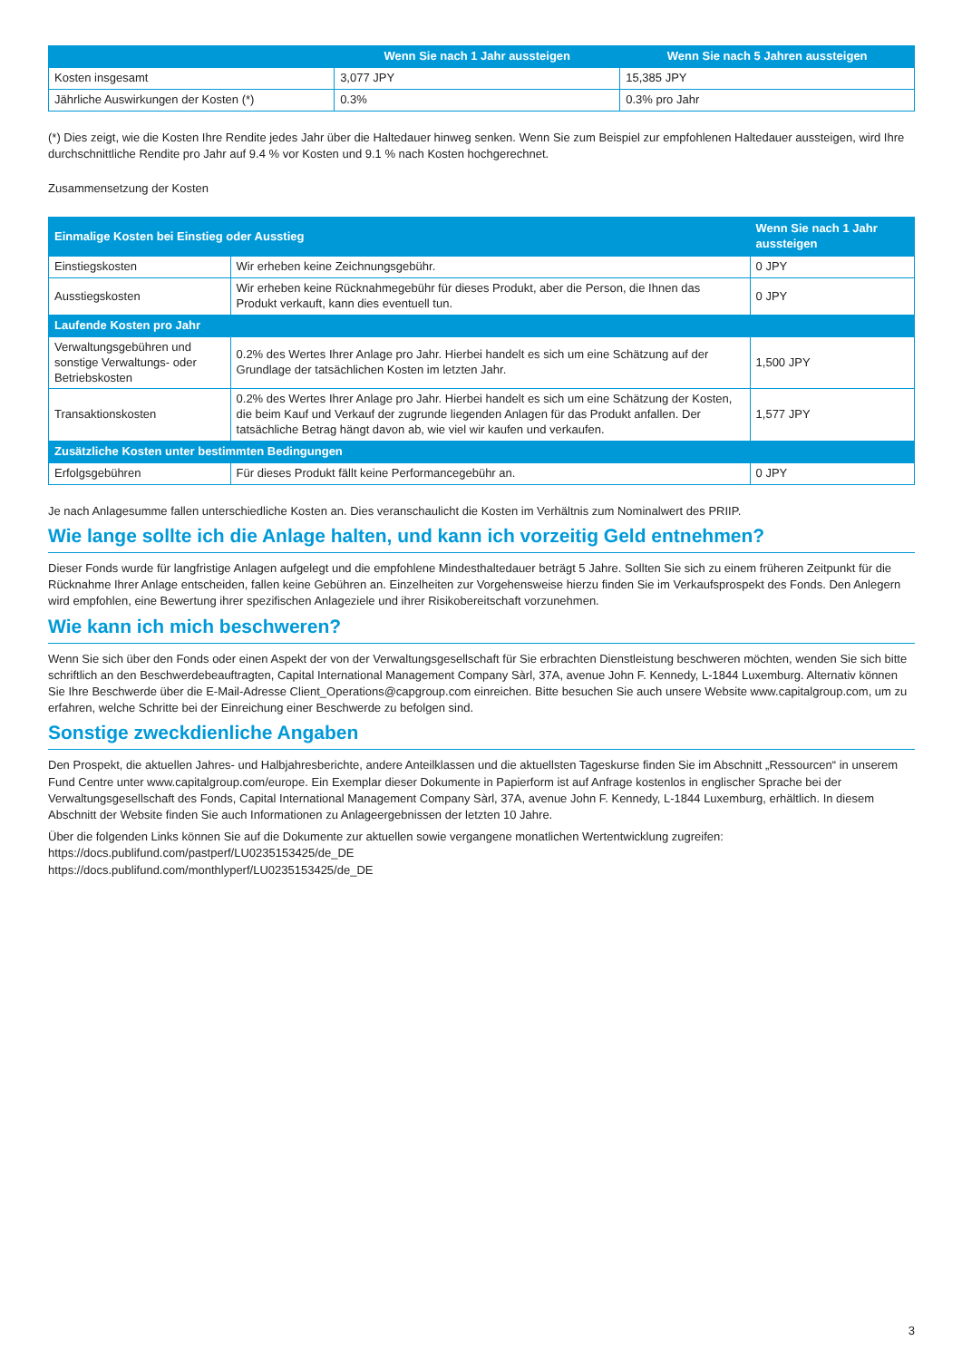| | Wenn Sie nach 1 Jahr aussteigen | Wenn Sie nach 5 Jahren aussteigen |
| --- | --- | --- |
| Kosten insgesamt | 3,077 JPY | 15,385 JPY |
| Jährliche Auswirkungen der Kosten (*) | 0.3% | 0.3% pro Jahr |
(*) Dies zeigt, wie die Kosten Ihre Rendite jedes Jahr über die Haltedauer hinweg senken. Wenn Sie zum Beispiel zur empfohlenen Haltedauer aussteigen, wird Ihre durchschnittliche Rendite pro Jahr auf 9.4 % vor Kosten und 9.1 % nach Kosten hochgerechnet.
Zusammensetzung der Kosten
| Einmalige Kosten bei Einstieg oder Ausstieg | | Wenn Sie nach 1 Jahr aussteigen |
| --- | --- | --- |
| Einstiegskosten | Wir erheben keine Zeichnungsgebühr. | 0 JPY |
| Ausstiegskosten | Wir erheben keine Rücknahmegebühr für dieses Produkt, aber die Person, die Ihnen das Produkt verkauft, kann dies eventuell tun. | 0 JPY |
| Laufende Kosten pro Jahr | | |
| Verwaltungsgebühren und sonstige Verwaltungs- oder Betriebskosten | 0.2% des Wertes Ihrer Anlage pro Jahr. Hierbei handelt es sich um eine Schätzung auf der Grundlage der tatsächlichen Kosten im letzten Jahr. | 1,500 JPY |
| Transaktionskosten | 0.2% des Wertes Ihrer Anlage pro Jahr. Hierbei handelt es sich um eine Schätzung der Kosten, die beim Kauf und Verkauf der zugrunde liegenden Anlagen für das Produkt anfallen. Der tatsächliche Betrag hängt davon ab, wie viel wir kaufen und verkaufen. | 1,577 JPY |
| Zusätzliche Kosten unter bestimmten Bedingungen | | |
| Erfolgsgebühren | Für dieses Produkt fällt keine Performancegebühr an. | 0 JPY |
Je nach Anlagesumme fallen unterschiedliche Kosten an. Dies veranschaulicht die Kosten im Verhältnis zum Nominalwert des PRIIP.
Wie lange sollte ich die Anlage halten, und kann ich vorzeitig Geld entnehmen?
Dieser Fonds wurde für langfristige Anlagen aufgelegt und die empfohlene Mindesthaltedauer beträgt 5 Jahre. Sollten Sie sich zu einem früheren Zeitpunkt für die Rücknahme Ihrer Anlage entscheiden, fallen keine Gebühren an. Einzelheiten zur Vorgehensweise hierzu finden Sie im Verkaufsprospekt des Fonds. Den Anlegern wird empfohlen, eine Bewertung ihrer spezifischen Anlageziele und ihrer Risikobereitschaft vorzunehmen.
Wie kann ich mich beschweren?
Wenn Sie sich über den Fonds oder einen Aspekt der von der Verwaltungsgesellschaft für Sie erbrachten Dienstleistung beschweren möchten, wenden Sie sich bitte schriftlich an den Beschwerdebeauftragten, Capital International Management Company Sàrl, 37A, avenue John F. Kennedy, L-1844 Luxemburg. Alternativ können Sie Ihre Beschwerde über die E-Mail-Adresse Client_Operations@capgroup.com einreichen. Bitte besuchen Sie auch unsere Website www.capitalgroup.com, um zu erfahren, welche Schritte bei der Einreichung einer Beschwerde zu befolgen sind.
Sonstige zweckdienliche Angaben
Den Prospekt, die aktuellen Jahres- und Halbjahresberichte, andere Anteilklassen und die aktuellsten Tageskurse finden Sie im Abschnitt „Ressourcen“ in unserem Fund Centre unter www.capitalgroup.com/europe. Ein Exemplar dieser Dokumente in Papierform ist auf Anfrage kostenlos in englischer Sprache bei der Verwaltungsgesellschaft des Fonds, Capital International Management Company Sàrl, 37A, avenue John F. Kennedy, L-1844 Luxemburg, erhältlich. In diesem Abschnitt der Website finden Sie auch Informationen zu Anlageergebnissen der letzten 10 Jahre.
Über die folgenden Links können Sie auf die Dokumente zur aktuellen sowie vergangene monatlichen Wertentwicklung zugreifen:
https://docs.publifund.com/pastperf/LU0235153425/de_DE
https://docs.publifund.com/monthlyperf/LU0235153425/de_DE
3